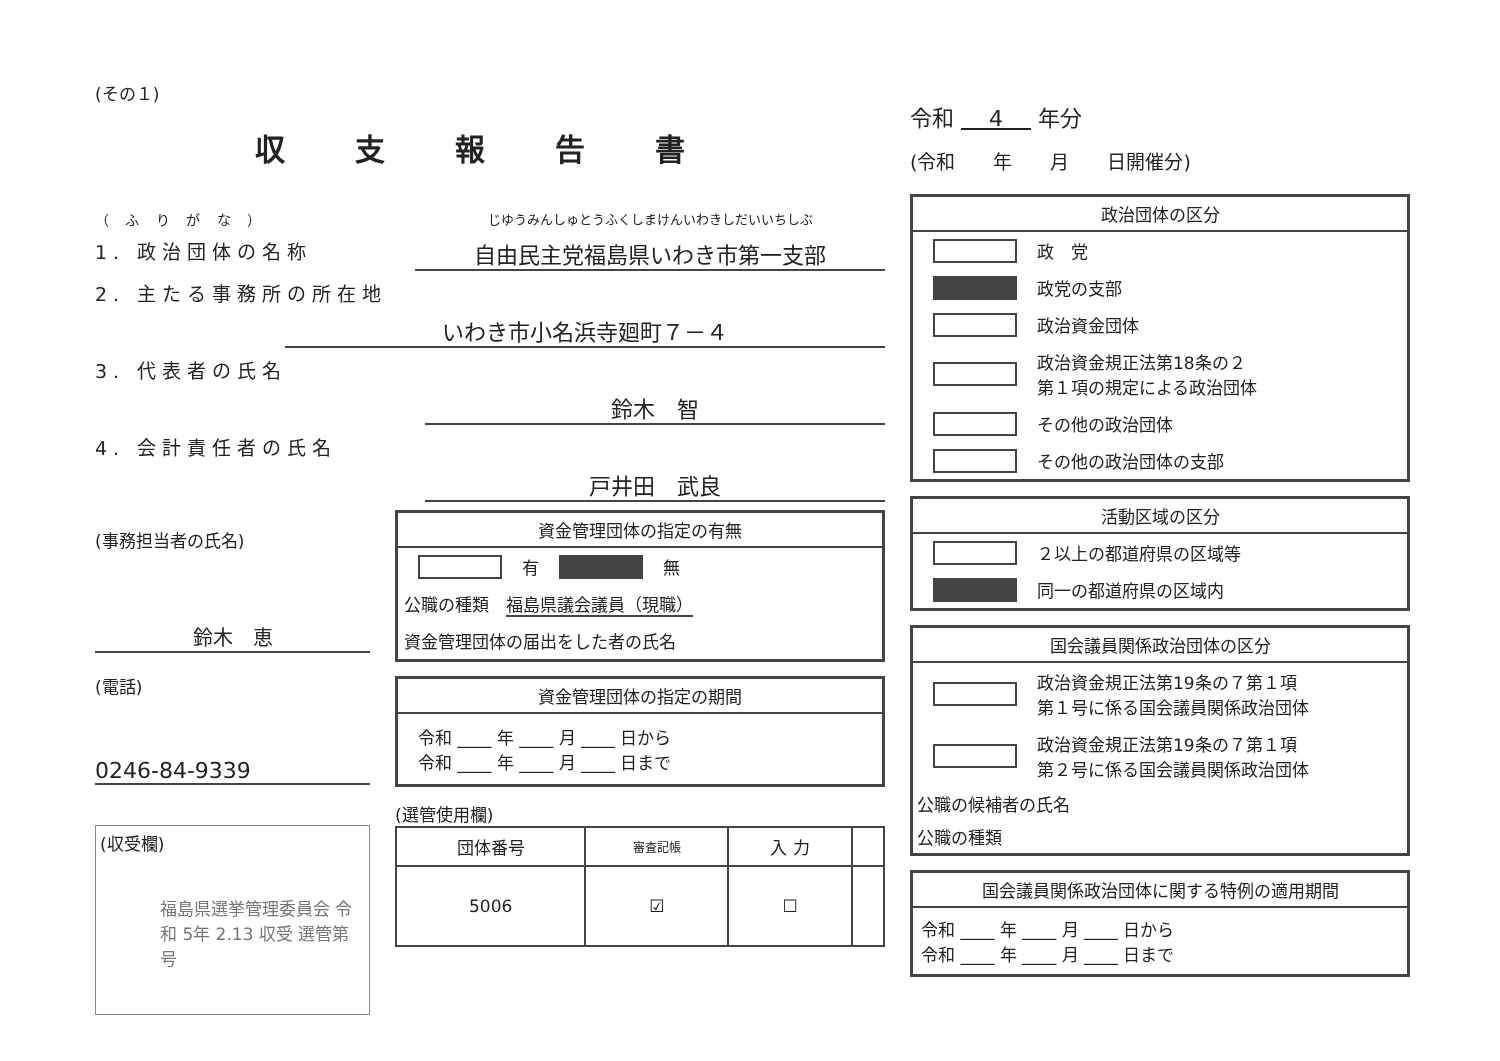(その１)
収支報告書
（ ふ り が な ） じゆうみんしゅとうふくしまけんいわきしだいいちしぶ
1. 政治団体の名称
自由民主党福島県いわき市第一支部
2. 主たる事務所の所在地
いわき市小名浜寺廻町７－４
3. 代表者の氏名
鈴木　智
4. 会計責任者の氏名
戸井田　武良
(事務担当者の氏名)
鈴木　恵
(電話)
0246-84-9339
(収受欄)
福島県選挙管理委員会 令和 5年 2.13 収受 選管第 号
資金管理団体の指定の有無
有 無
公職の種類　福島県議会議員（現職）
資金管理団体の届出をした者の氏名
資金管理団体の指定の期間
令和 ____ 年 ____ 月 ____ 日から
令和 ____ 年 ____ 月 ____ 日まで
(選管使用欄)
| 団体番号 | 審査記帳 | 入 力 | |
| --- | --- | --- | --- |
| 5006 | ☑ | ☐ | |
令和 4 年分
(令和　　年　　月　　日開催分)
政治団体の区分
政　党
政党の支部
政治資金団体
政治資金規正法第18条の２
第１項の規定による政治団体
その他の政治団体
その他の政治団体の支部
活動区域の区分
２以上の都道府県の区域等
同一の都道府県の区域内
国会議員関係政治団体の区分
政治資金規正法第19条の７第１項
第１号に係る国会議員関係政治団体
政治資金規正法第19条の７第１項
第２号に係る国会議員関係政治団体
公職の候補者の氏名
公職の種類
国会議員関係政治団体に関する特例の適用期間
令和 ____ 年 ____ 月 ____ 日から
令和 ____ 年 ____ 月 ____ 日まで